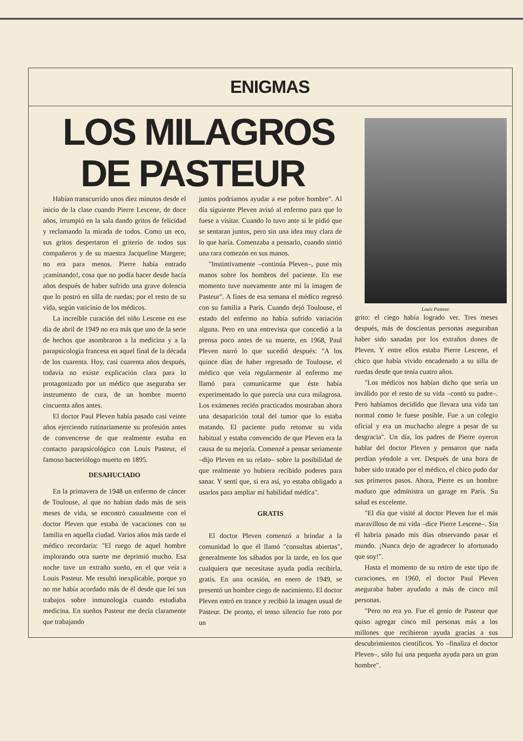ENIGMAS
LOS MILAGROS
DE PASTEUR
Louis Pasteur.
Habían transcurrido unos diez minutos desde el inicio de la clase cuando Pierre Lescene, de doce años, irrumpió en la sala dando gritos de felicidad y reclamando la mirada de todos. Como un eco, sus gritos despertaron el griterío de todos sus compañeros y de su maestra Jacqueline Margere; no era para menos. Pierre había entrado ¡caminando!, cosa que no podía hacer desde hacía años después de haber sufrido una grave dolencia que lo postró en silla de ruedas; por el resto de su vida, según vaticinio de los médicos.
La increíble curación del niño Lescene en ese día de abril de 1949 no era más que uno de la serie de hechos que asombraron a la medicina y a la parapsicología francesa en aquel final de la década de los cuarenta. Hoy, casi cuarenta años después, todavía no existe explicación clara para lo protagonizado por un médico que aseguraba ser instrumento de cura, de un hombre muerto cincuenta años antes.
El doctor Paul Pleven había pasado casi veinte años ejerciendo rutinariamente su profesión antes de convencerse de que realmente estaba en contacto parapsicológico con Louis Pasteur, el famoso bacteriólogo muerto en 1895.
DESAHUCIADO
En la primavera de 1948 un enfermo de cáncer de Toulouse, al que no habían dado más de seis meses de vida, se encontró casualmente con el doctor Pleven que estaba de vacaciones con su familia en aquella ciudad. Varios años más tarde el médico recordaría: "El ruego de aquel hombre implorando otra suerte me deprimió mucho. Esa noche tuve un extraño sueño, en el que veía a Louis Pasteur. Me resultó inexplicable, porque yo no me había acordado más de él desde que leí sus trabajos sobre inmunología cuando estudiaba medicina. En sueños Pasteur me decía claramente que trabajando
juntos podríamos ayudar a ese pobre hombre". Al día siguiente Pleven avisó al enfermo para que lo fuese a visitar. Cuando lo tuvo ante sí le pidió que se sentaran juntos, pero sin una idea muy clara de lo que haría. Comenzaba a pensarlo, cuando sintió una rara comezón en sus manos.
"Instintivamente –continúa Pleven–, puse mis manos sobre los hombros del paciente. En ese momento tuve nuevamente ante mí la imagen de Pasteur". A fines de esa semana el médico regresó con su familia a París. Cuando dejó Toulouse, el estado del enfermo no había sufrido variación alguna. Pero en una entrevista que concedió a la prensa poco antes de su muerte, en 1968, Paul Pleven narró lo que sucedió después: "A los quince días de haber regresado de Toulouse, el médico que veía regularmente al enfermo me llamó para comunicarme que éste había experimentado lo que parecía una cura milagrosa. Los exámenes recién practicados mostraban ahora una desaparición total del tumor que lo estaba matando. El paciente pudo retomar su vida habitual y estaba convencido de que Pleven era la causa de su mejoría. Comenzé a pensar seriamente –dijo Pleven en su relato– sobre la posibilidad de que realmente yo hubiera recibido poderes para sanar. Y sentí que, si era así, yo estaba obligado a usarlos para ampliar mi habilidad médica".
GRATIS
El doctor Pleven comenzó a brindar a la comunidad lo que él llamó "consultas abiertas", generalmente los sábados por la tarde, en los que cualquiera que necesitase ayuda podía recibirla, gratis. En una ocasión, en enero de 1949, se presentó un hombre ciego de nacimiento. El doctor Pleven entró en trance y recibió la imagen usual de Pasteur. De pronto, el tenso silencio fue roto por un
grito: el ciego había logrado ver. Tres meses después, más de doscientas personas aseguraban haber sido sanadas por los extraños dones de Pleven. Y entre ellos estaba Pierre Lescene, el chico que había vivido encadenado a su silla de ruedas desde que tenía cuatro años.
"Los médicos nos habían dicho que sería un inválido por el resto de su vida –contó su padre–. Pero habíamos decidido que llevara una vida tan normal como le fuese posible. Fue a un colegio oficial y era un muchacho alegre a pesar de su desgracia". Un día, los padres de Pierre oyeron hablar del doctor Pleven y pensaron que nada perdían yéndole a ver. Después de una hora de haber sido tratado por el médico, el chico pudo dar sus primeros pasos. Ahora, Pierre es un hombre maduro que administra un garage en París. Su salud es excelente.
"El día que visité al doctor Pleven fue el más maravilloso de mi vida –dice Pierre Lescene–. Sin él habría pasado mis días observando pasar el mundo. ¡Nunca dejo de agradecer lo afortunado que soy!".
Hasta el momento de su retiro de este tipo de curaciones, en 1960, el doctor Paul Pleven aseguraba haber ayudado a más de cinco mil personas.
"Pero no era yo. Fue el genio de Pasteur que quiso agregar cinco mil personas más a los millones que recibieron ayuda gracias a sus descubrimientos científicos. Yo –finaliza el doctor Pleven–, sólo fui una pequeña ayuda para un gran hombre".